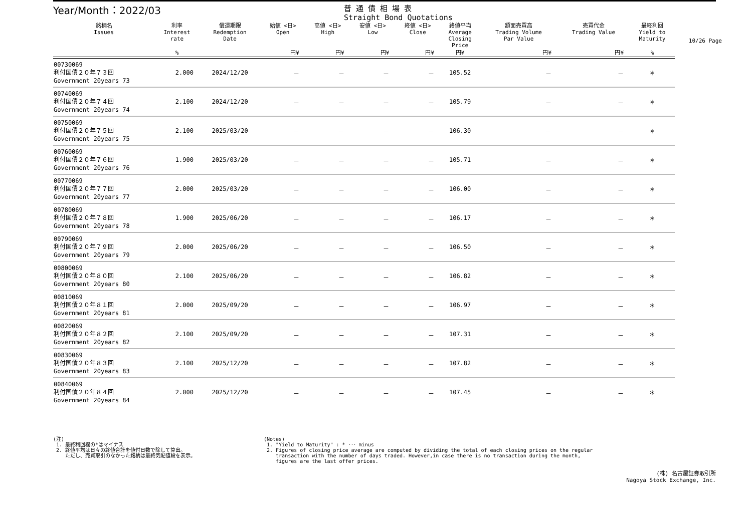10/26 Page
Year/Month：2022/03
普 通 債 相 場 表
Straight Bond Quotations
| 銘柄名 Issues | 利率 Interest rate | 償還期限 Redemption Date | 始値 <日> Open | 高値 <日> High | 安値 <日> Low | 終値 <日> Close | 終値平均 Average Closing Price | 額面売買高 Trading Volume Par Value | 売買代金 Trading Value | 最終利回 Yield to Maturity |
| --- | --- | --- | --- | --- | --- | --- | --- | --- | --- | --- |
| | % | | 円¥ | 円¥ | 円¥ | 円¥ | 円¥ | 円¥ | 円¥ | % |
| 00730069 利付国債２０年７３回 Government 20years 73 | 2.000 | 2024/12/20 | － | － | － | － | 105.52 | － | － | ＊ |
| 00740069 利付国債２０年７４回 Government 20years 74 | 2.100 | 2024/12/20 | － | － | － | － | 105.79 | － | － | ＊ |
| 00750069 利付国債２０年７５回 Government 20years 75 | 2.100 | 2025/03/20 | － | － | － | － | 106.30 | － | － | ＊ |
| 00760069 利付国債２０年７６回 Government 20years 76 | 1.900 | 2025/03/20 | － | － | － | － | 105.71 | － | － | ＊ |
| 00770069 利付国債２０年７７回 Government 20years 77 | 2.000 | 2025/03/20 | － | － | － | － | 106.00 | － | － | ＊ |
| 00780069 利付国債２０年７８回 Government 20years 78 | 1.900 | 2025/06/20 | － | － | － | － | 106.17 | － | － | ＊ |
| 00790069 利付国債２０年７９回 Government 20years 79 | 2.000 | 2025/06/20 | － | － | － | － | 106.50 | － | － | ＊ |
| 00800069 利付国債２０年８０回 Government 20years 80 | 2.100 | 2025/06/20 | － | － | － | － | 106.82 | － | － | ＊ |
| 00810069 利付国債２０年８１回 Government 20years 81 | 2.000 | 2025/09/20 | － | － | － | － | 106.97 | － | － | ＊ |
| 00820069 利付国債２０年８２回 Government 20years 82 | 2.100 | 2025/09/20 | － | － | － | － | 107.31 | － | － | ＊ |
| 00830069 利付国債２０年８３回 Government 20years 83 | 2.100 | 2025/12/20 | － | － | － | － | 107.82 | － | － | ＊ |
| 00840069 利付国債２０年８４回 Government 20years 84 | 2.000 | 2025/12/20 | － | － | － | － | 107.45 | － | － | ＊ |
(注)
1. 最終利回欄の*はマイナス
2. 終値平均は日々の終値合計を値付日数で除して算出。
ただし、売買取引のなかった銘柄は最終気配値段を表示。
(Notes)
1. "Yield to Maturity" : * ･･･ minus
2. Figures of closing price average are computed by dividing the total of each closing prices on the regular
transaction with the number of days traded. However,in case there is no transaction during the month,
figures are the last offer prices.
(株) 名古屋証券取引所
Nagoya Stock Exchange, Inc.